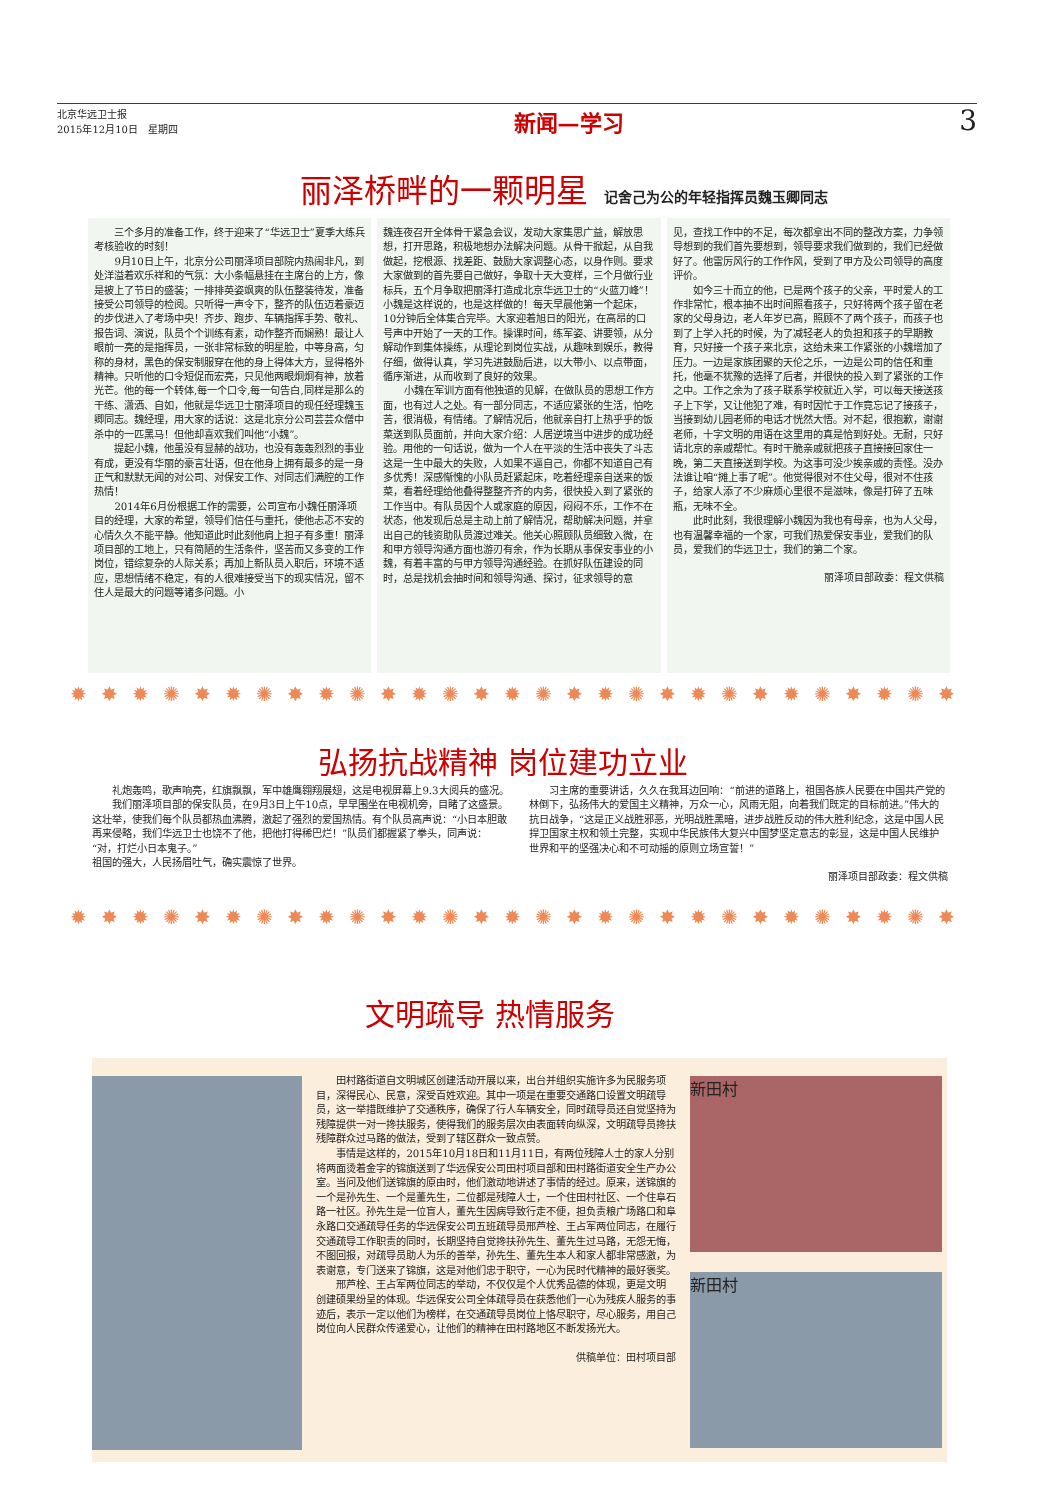北京华远卫士报
2015年12月10日　星期四
新闻—学习
3
丽泽桥畔的一颗明星 记舍己为公的年轻指挥员魏玉卿同志
三个多月的准备工作，终于迎来了“华远卫士”夏季大练兵考核验收的时刻！
9月10日上午，北京分公司丽泽项目部院内热闹非凡，到处洋溢着欢乐祥和的气氛：大小条幅悬挂在主席台的上方，像是披上了节日的盛装；一排排英姿飒爽的队伍整装待发，准备接受公司领导的检阅。只听得一声令下，整齐的队伍迈着豪迈的步伐进入了考场中央！齐步、跑步、车辆指挥手势、敬礼、报告词、演说，队员个个训练有素，动作整齐而娴熟！最让人眼前一亮的是指挥员，一张非常标致的明星脸，中等身高，匀称的身材，黑色的保安制服穿在他的身上得体大方，显得格外精神。只听他的口令短促而宏亮，只见他两眼炯炯有神，放着光芒。他的每一个转体,每一个口令,每一句告白,同样是那么的干练、潇洒、自如，他就是华远卫士丽泽项目的现任经理魏玉卿同志。魏经理，用大家的话说：这是北京分公司芸芸众僧中杀中的一匹黑马！但他却喜欢我们叫他“小魏”。
提起小魏，他虽没有显赫的战功，也没有轰轰烈烈的事业有成，更没有华丽的豪言壮语，但在他身上拥有最多的是一身正气和默默无闻的对公司、对保安工作、对同志们满腔的工作热情！
2014年6月份根据工作的需要，公司宣布小魏任丽泽项目的经理，大家的希望，领导们信任与重托，使他忐忑不安的心情久久不能平静。他知道此时此刻他肩上担子有多重！丽泽项目部的工地上，只有简陋的生活条件，坚苦而又多变的工作岗位，错综复杂的人际关系；再加上新队员入职后，环境不适应，思想情绪不稳定，有的人很难接受当下的现实情况，留不住人是最大的问题等诸多问题。小
魏连夜召开全体骨干紧急会议，发动大家集思广益，解放思想，打开思路，积极地想办法解决问题。从骨干掀起，从自我做起，挖根源、找差距、鼓励大家调整心态，以身作则。要求大家做到的首先要自己做好，争取十天大变样，三个月做行业标兵，五个月争取把丽泽打造成北京华远卫士的“火蓝刀峰”！小魏是这样说的，也是这样做的！每天早晨他第一个起床，10分钟后全体集合完毕。大家迎着旭日的阳光，在高昂的口号声中开始了一天的工作。操课时间，练军姿、讲要领，从分解动作到集体操练，从理论到岗位实战，从趣味到娱乐，教得仔细，做得认真，学习先进鼓励后进，以大带小、以点带面，循序渐进，从而收到了良好的效果。
小魏在军训方面有他独道的见解，在做队员的思想工作方面，也有过人之处。有一部分同志，不适应紧张的生活，怕吃苦，很消极，有情绪。了解情况后，他就亲自打上热乎乎的饭菜送到队员面前，并向大家介绍：人居逆境当中进步的成功经验。用他的一句话说，做为一个人在平淡的生活中丧失了斗志这是一生中最大的失败，人如果不逼自己，你都不知道自己有多优秀！深感惭愧的小队员赶紧起床，吃着经理亲自送来的饭菜，看着经理给他叠得整整齐齐的内务，很快投入到了紧张的工作当中。有队员因个人或家庭的原因，闷闷不乐，工作不在状态，他发现后总是主动上前了解情况，帮助解决问题，并拿出自己的钱资助队员渡过难关。他关心照顾队员细致入微，在和甲方领导沟通方面也游刃有余，作为长期从事保安事业的小魏，有着丰富的与甲方领导沟通经验。在抓好队伍建设的同时，总是找机会抽时间和领导沟通、探讨，征求领导的意
见，查找工作中的不足，每次都拿出不同的整改方案，力争领导想到的我们首先要想到，领导要求我们做到的，我们已经做好了。他雷厉风行的工作作风，受到了甲方及公司领导的高度评价。
如今三十而立的他，已是两个孩子的父亲，平时爱人的工作非常忙，根本抽不出时间照看孩子，只好将两个孩子留在老家的父母身边，老人年岁已高，照顾不了两个孩子，而孩子也到了上学入托的时候，为了减轻老人的负担和孩子的早期教育，只好接一个孩子来北京，这给未来工作紧张的小魏增加了压力。一边是家族团聚的天伦之乐，一边是公司的信任和重托，他毫不犹豫的选择了后者，并很快的投入到了紧张的工作之中。工作之余为了孩子联系学校就近入学，可以每天接送孩子上下学，又让他犯了难，有时因忙于工作竟忘记了接孩子，当接到幼儿园老师的电话才恍然大悟。对不起，很抱歉，谢谢老师，十字文明的用语在这里用的真是恰到好处。无耐，只好请北京的亲戚帮忙。有时干脆亲戚就把孩子直接接回家住一晚，第二天直接送到学校。为这事可没少挨亲戚的责怪。没办法谁让咱“摊上事了呢”。他觉得很对不住父母，很对不住孩子，给家人添了不少麻烦心里很不是滋味，像是打碎了五味瓶，无味不全。
此时此刻，我很理解小魏因为我也有母亲，也为人父母，也有温馨幸福的一个家，可我们热爱保安事业，爱我们的队员，爱我们的华远卫士，我们的第二个家。
丽泽项目部政委：程文供稿
✹✸✹✺✸✹✺✸✹✺✸✹✺✸✹✺✸✹✺✸✹✺✸✹✺✸✹✺✸✹✺✸
弘扬抗战精神 岗位建功立业
礼炮轰鸣，歌声响亮，红旗飘飘，军中雄鹰翱翔展翅，这是电视屏幕上9.3大阅兵的盛况。
我们丽泽项目部的保安队员，在9月3日上午10点，早早围坐在电视机旁，目睹了这盛景。这壮举，使我们每个队员都热血沸腾，激起了强烈的爱国热情。有个队员高声说：“小日本胆敢再来侵略，我们华远卫士也饶不了他，把他打得稀巴烂！”队员们都握紧了拳头，同声说：“对，打烂小日本鬼子。”
祖国的强大，人民扬眉吐气，确实震惊了世界。
习主席的重要讲话，久久在我耳边回响：“前进的道路上，祖国各族人民要在中国共产党的林倒下，弘扬伟大的爱国主义精神，万众一心，风雨无阻，向着我们既定的目标前进。”伟大的抗日战争，“这是正义战胜邪恶，光明战胜黑暗，进步战胜反动的伟大胜利纪念，这是中国人民捍卫国家主权和领土完整，实现中华民族伟大复兴中国梦坚定意志的彰显，这是中国人民维护世界和平的坚强决心和不可动摇的原则立场宣誓！”
丽泽项目部政委：程文供稿
✹✸✹✺✸✹✺✸✹✺✸✹✺✸✹✺✸✹✺✸✹✺✸✹✺✸✹✺✸✹✺✸
文明疏导 热情服务
田村路街道自文明城区创建活动开展以来，出台并组织实施许多为民服务项目，深得民心、民意，深受百姓欢迎。其中一项是在重要交通路口设置文明疏导员，这一举措既维护了交通秩序，确保了行人车辆安全，同时疏导员还自觉坚持为残障提供一对一搀扶服务，使得我们的服务层次由表面转向纵深，文明疏导员搀扶残障群众过马路的做法，受到了辖区群众一致点赞。
事情是这样的，2015年10月18日和11月11日，有两位残障人士的家人分别将两面烫着金字的锦旗送到了华远保安公司田村项目部和田村路街道安全生产办公室。当问及他们送锦旗的原由时，他们激动地讲述了事情的经过。原来，送锦旗的一个是孙先生、一个是董先生，二位都是残障人士，一个住田村社区、一个住阜石路一社区。孙先生是一位盲人，董先生因病导致行走不便，担负责粮广场路口和阜永路口交通疏导任务的华远保安公司五班疏导员邢芦栓、王占军两位同志，在履行交通疏导工作职责的同时，长期坚持自觉搀扶孙先生、董先生过马路，无怨无悔，不图回报，对疏导员助人为乐的善举，孙先生、董先生本人和家人都非常感激，为表谢意，专门送来了锦旗，这是对他们忠于职守，一心为民时代精神的最好褒奖。
邢芦栓、王占军两位同志的举动，不仅仅是个人优秀品德的体现，更是文明创建硕果纷呈的体现。华远保安公司全体疏导员在获悉他们一心为残疾人服务的事迹后，表示一定以他们为榜样，在交通疏导员岗位上恪尽职守，尽心服务，用自己岗位向人民群众传递爱心，让他们的精神在田村路地区不断发扬光大。
供稿单位：田村项目部
新田村
新田村